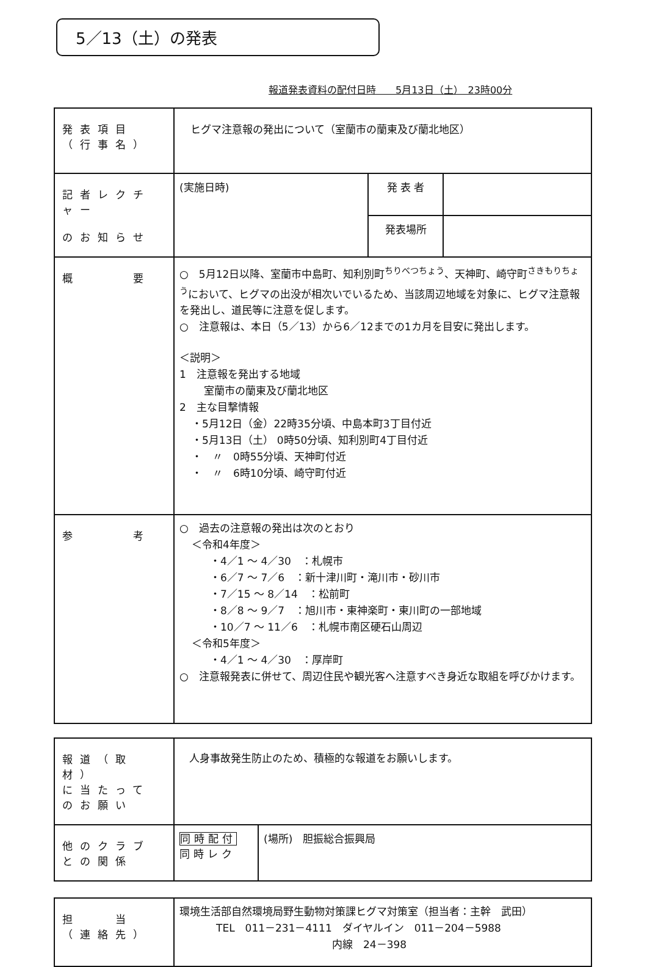5／13（土）の発表
報道発表資料の配付日時　　5月13日（土）　23時00分
| 発表項目 （行事名） | ヒグマ注意報の発出について（室蘭市の蘭東及び蘭北地区） | | |
| 記者レクチャー のお知らせ | (実施日時) | 発 表 者 | |
| | | 発表場所 | |
| 概 要 | ○ 5月12日以降、室蘭市中島町、知利別町<sup>ちりべつちょう</sup>、天神町、崎守町<sup>さきもりちょう</sup>において、ヒグマの出没が相次いでいるため、当該周辺地域を対象に、ヒグマ注意報を発出し、道民等に注意を促します。 ○ 注意報は、本日（5／13）から6／12までの1カ月を目安に発出します。 ＜説明＞ 1 注意報を発出する地域 室蘭市の蘭東及び蘭北地区 2 主な目撃情報 ・5月12日（金）22時35分頃、中島本町3丁目付近 ・5月13日（土） 0時50分頃、知利別町4丁目付近 ・ 〃 0時55分頃、天神町付近 ・ 〃 6時10分頃、崎守町付近 | | |
| 参 考 | ○ 過去の注意報の発出は次のとおり ＜令和4年度＞ ・4／1 ～ 4／30 ：札幌市 ・6／7 ～ 7／6 ：新十津川町・滝川市・砂川市 ・7／15 ～ 8／14 ：松前町 ・8／8 ～ 9／7 ：旭川市・東神楽町・東川町の一部地域 ・10／7 ～ 11／6 ：札幌市南区硬石山周辺 ＜令和5年度＞ ・4／1 ～ 4／30 ：厚岸町 ○ 注意報発表に併せて、周辺住民や観光客へ注意すべき身近な取組を呼びかけます。 | | |
| 報道（取材） に当たって のお願い | 人身事故発生防止のため、積極的な報道をお願いします。 | |
| 他のクラブ との関係 | 同時配付 同時レク | (場所) 胆振総合振興局 |
| 担 当 （連絡先） | 環境生活部自然環境局野生動物対策課ヒグマ対策室（担当者：主幹 武田） TEL 011－231－4111 ダイヤルイン 011－204－5988 内線 24－398 |